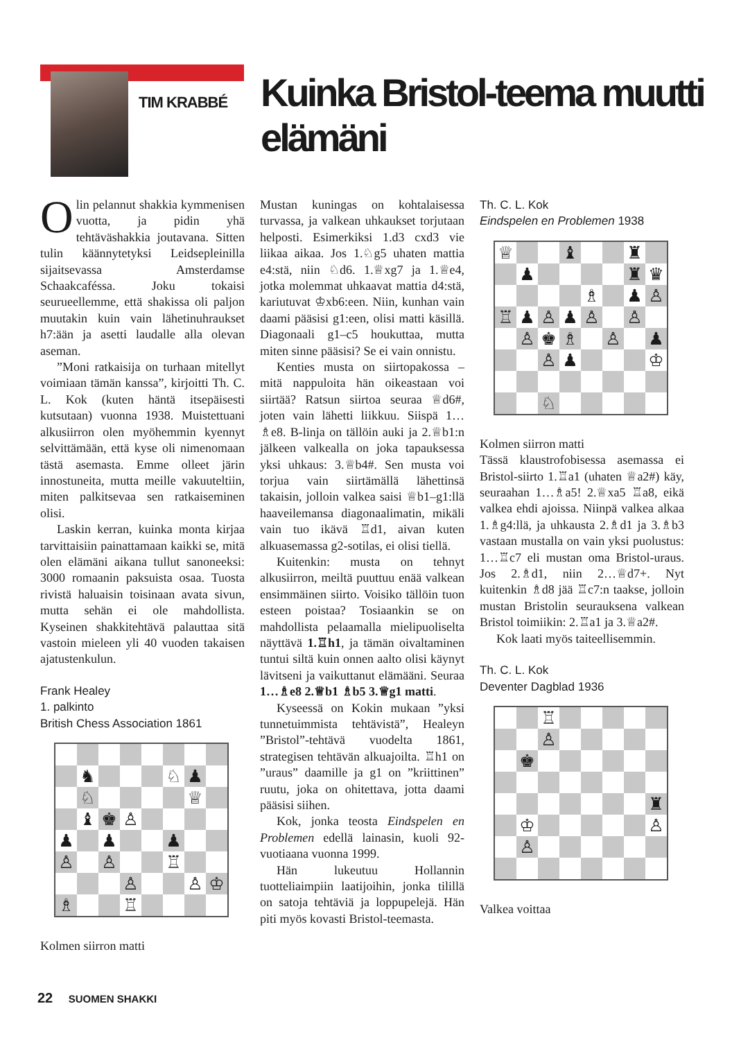TIM KRABBÉ
Kuinka Bristol-teema muutti elämäni
Olin pelannut shakkia kymmenisen vuotta, ja pidin yhä tehtäväshakkia joutavana. Sitten tulin käännytetyksi Leidsepleinilla sijaitsevassa Amsterdamse Schaakcaféssa. Joku tokaisi seurueellemme, että shakissa oli paljon muutakin kuin vain lähetinuhraukset h7:ään ja asetti laudalle alla olevan aseman.
”Moni ratkaisija on turhaan mitellyt voimiaan tämän kanssa”, kirjoitti Th. C. L. Kok (kuten häntä itsepäisesti kutsutaan) vuonna 1938. Muistettuani alkusiirron olen myöhemmin kyennyt selvittämään, että kyse oli nimenomaan tästä asemasta. Emme olleet järin innostuneita, mutta meille vakuuteltiin, miten palkitsevaa sen ratkaiseminen olisi.
Laskin kerran, kuinka monta kirjaa tarvittaisiin painattamaan kaikki se, mitä olen elämäni aikana tullut sanoneeksi: 3000 romaanin paksuista osaa. Tuosta rivistä haluaisin toisinaan avata sivun, mutta sehän ei ole mahdollista. Kyseinen shakkitehtävä palauttaa sitä vastoin mieleen yli 40 vuoden takaisen ajatustenkulun.
Frank Healey
1. palkinto
British Chess Association 1861
♞
♘
♟
♘
♕
♝
♚
♙
♟
♟
♟
♙
♙
♖
♙
♙
♔
♗
♖
Kolmen siirron matti
Mustan kuningas on kohtalaisessa turvassa, ja valkean uhkaukset torjutaan helposti. Esimerkiksi 1.d3 cxd3 vie liikaa aikaa. Jos 1.♘g5 uhaten mattia e4:stä, niin ♘d6. 1.♕xg7 ja 1.♕e4, jotka molemmat uhkaavat mattia d4:stä, kariutuvat ♔xb6:een. Niin, kunhan vain daami pääsisi g1:een, olisi matti käsillä. Diagonaali g1–c5 houkuttaa, mutta miten sinne pääsisi? Se ei vain onnistu.
Kenties musta on siirtopakossa – mitä nappuloita hän oikeastaan voi siirtää? Ratsun siirtoa seuraa ♕d6#, joten vain lähetti liikkuu. Siispä 1…♗e8. B-linja on tällöin auki ja 2.♕b1:n jälkeen valkealla on joka tapauksessa yksi uhkaus: 3.♕b4#. Sen musta voi torjua vain siirtämällä lähettinsä takaisin, jolloin valkea saisi ♕b1–g1:llä haaveilemansa diagonaalimatin, mikäli vain tuo ikävä ♖d1, aivan kuten alkuasemassa g2-sotilas, ei olisi tiellä.
Kuitenkin: musta on tehnyt alkusiirron, meiltä puuttuu enää valkean ensimmäinen siirto. Voisiko tällöin tuon esteen poistaa? Tosiaankin se on mahdollista pelaamalla mielipuoliselta näyttävä 1.♖h1, ja tämän oivaltaminen tuntui siltä kuin onnen aalto olisi käynyt lävitseni ja vaikuttanut elämääni. Seuraa 1…♗e8 2.♕b1 ♗b5 3.♕g1 matti.
Kyseessä on Kokin mukaan ”yksi tunnetuimmista tehtävistä”, Healeyn ”Bristol”-tehtävä vuodelta 1861, strategisen tehtävän alkuajoilta. ♖h1 on ”uraus” daamille ja g1 on ”kriittinen” ruutu, joka on ohitettava, jotta daami pääsisi siihen.
Kok, jonka teosta Eindspelen en Problemen edellä lainasin, kuoli 92-vuotiaana vuonna 1999.
Hän lukeutuu Hollannin tuotteliaimpiin laatijoihin, jonka tilillä on satoja tehtäviä ja loppupelejä. Hän piti myös kovasti Bristol-teemasta.
Th. C. L. Kok
Eindspelen en Problemen 1938
♕
♝
♜
♟
♜
♛
♗
♟
♙
♖
♟
♙
♟
♙
♙
♙
♚
♗
♙
♟
♙
♟
♔
♘
Kolmen siirron matti
Tässä klaustrofobisessa asemassa ei Bristol-siirto 1.♖a1 (uhaten ♕a2#) käy, seuraahan 1…♗a5! 2.♕xa5 ♖a8, eikä valkea ehdi ajoissa. Niinpä valkea alkaa 1.♗g4:llä, ja uhkausta 2.♗d1 ja 3.♗b3 vastaan mustalla on vain yksi puolustus: 1…♖c7 eli mustan oma Bristol-uraus. Jos 2.♗d1, niin 2…♕d7+. Nyt kuitenkin ♗d8 jää ♖c7:n taakse, jolloin mustan Bristolin seurauksena valkean Bristol toimiikin: 2.♖a1 ja 3.♕a2#.
Kok laati myös taiteellisemmin.
Th. C. L. Kok
Deventer Dagblad 1936
♖
♙
♚
♜
♔
♙
♙
Valkea voittaa
22 SUOMEN SHAKKI